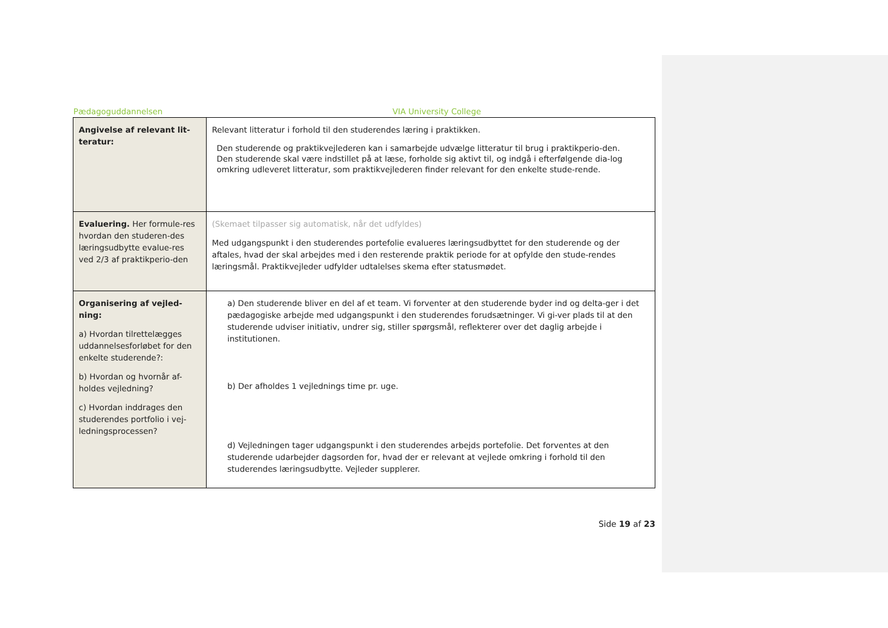Pædagoguddannelsen VIA University College
| Angivelse af relevant lit-teratur: | Relevant litteratur i forhold til den studerendes læring i praktikken. Den studerende og praktikvejlederen kan i samarbejde udvælge litteratur til brug i praktikperio-den. Den studerende skal være indstillet på at læse, forholde sig aktivt til, og indgå i efterfølgende dia-log omkring udleveret litteratur, som praktikvejlederen finder relevant for den enkelte stude-rende. |
| Evaluering. Her formule-res hvordan den studeren-des læringsudbytte evalue-res ved 2/3 af praktikperio-den | (Skemaet tilpasser sig automatisk, når det udfyldes) Med udgangspunkt i den studerendes portefolie evalueres læringsudbyttet for den studerende og der aftales, hvad der skal arbejdes med i den resterende praktik periode for at opfylde den stude-rendes læringsmål. Praktikvejleder udfylder udtalelses skema efter statusmødet. |
| Organisering af vejled-ning: a) Hvordan tilrettelægges uddannelsesforløbet for den enkelte studerende?: b) Hvordan og hvornår af-holdes vejledning? c) Hvordan inddrages den studerendes portfolio i vej-ledningsprocessen? | a) Den studerende bliver en del af et team. Vi forventer at den studerende byder ind og delta-ger i det pædagogiske arbejde med udgangspunkt i den studerendes forudsætninger. Vi gi-ver plads til at den studerende udviser initiativ, undrer sig, stiller spørgsmål, reflekterer over det daglig arbejde i institutionen. b) Der afholdes 1 vejlednings time pr. uge. d) Vejledningen tager udgangspunkt i den studerendes arbejds portefolie. Det forventes at den studerende udarbejder dagsorden for, hvad der er relevant at vejlede omkring i forhold til den studerendes læringsudbytte. Vejleder supplerer. |
Side 19 af 23